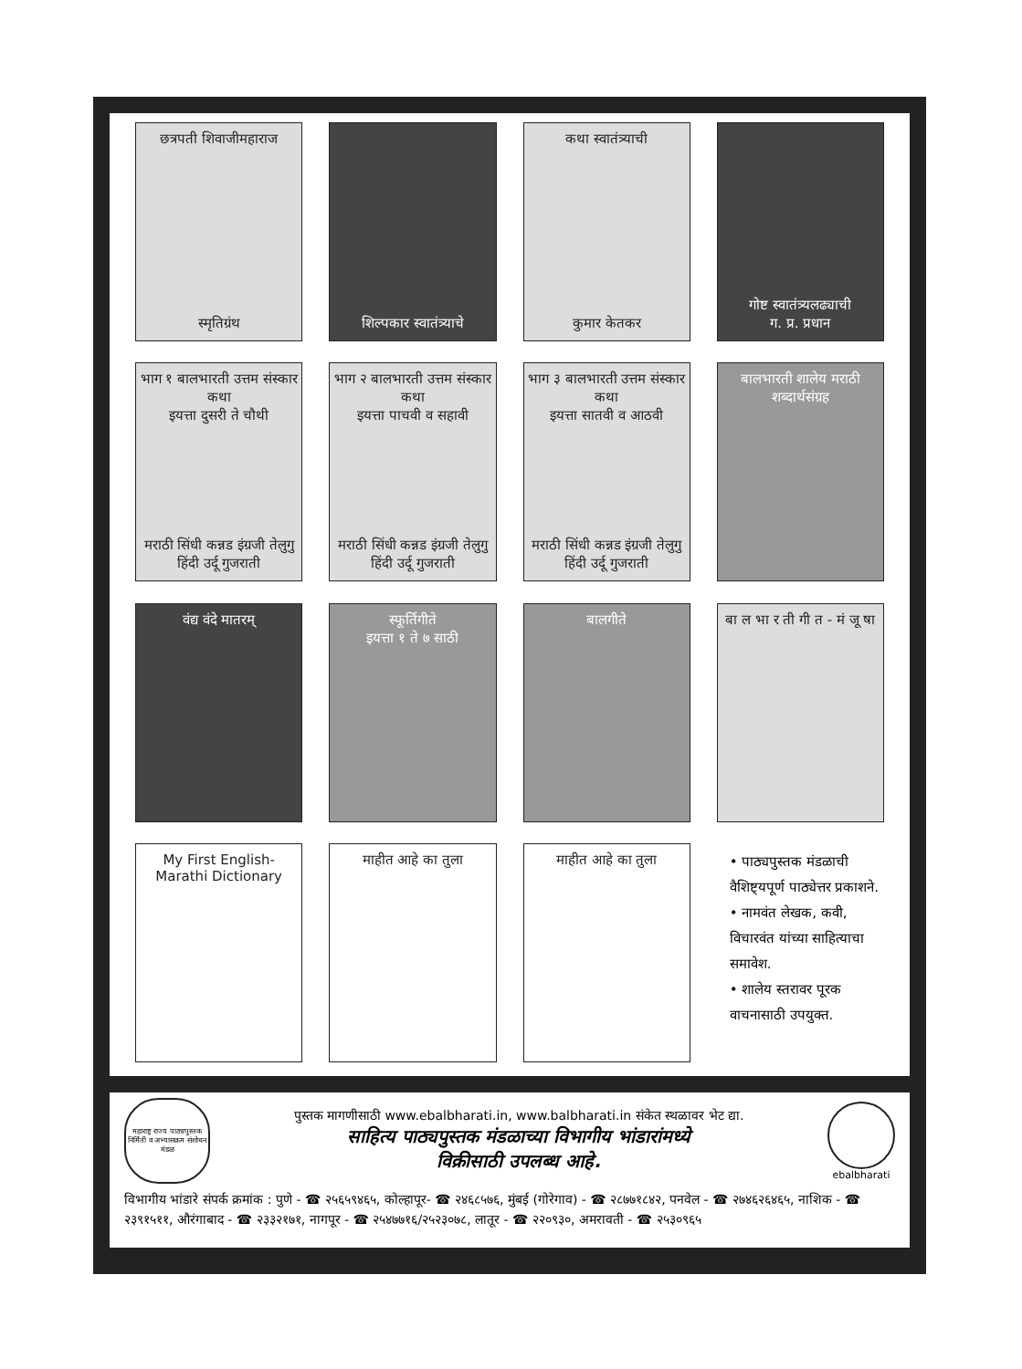छत्रपती शिवाजीमहाराज
स्मृतिग्रंथ
शिल्पकार स्वातंत्र्याचे
कथा स्वातंत्र्याची
कुमार केतकर
गोष्ट स्वातंत्र्यलढ्याची
ग. प्र. प्रधान
भाग १ बालभारती उत्तम संस्कार कथा
इयत्ता दुसरी ते चौथी
मराठी सिंधी कन्नड इंग्रजी तेलुगु हिंदी उर्दू गुजराती
भाग २ बालभारती उत्तम संस्कार कथा
इयत्ता पाचवी व सहावी
मराठी सिंधी कन्नड इंग्रजी तेलुगु हिंदी उर्दू गुजराती
भाग ३ बालभारती उत्तम संस्कार कथा
इयत्ता सातवी व आठवी
मराठी सिंधी कन्नड इंग्रजी तेलुगु हिंदी उर्दू गुजराती
बालभारती शालेय मराठी शब्दार्थसंग्रह
वंद्य वंदे मातरम्
स्फूर्तिगीते
इयत्ता १ ते ७ साठी
बालगीते
बा ल भा र ती गी त - मं जू षा
My First English-Marathi Dictionary
माहीत आहे का तुला
माहीत आहे का तुला
• पाठ्यपुस्तक मंडळाची वैशिष्ट्यपूर्ण पाठ्येत्तर प्रकाशने.
• नामवंत लेखक, कवी, विचारवंत यांच्या साहित्याचा समावेश.
• शालेय स्तरावर पूरक वाचनासाठी उपयुक्त.
महाराष्ट्र राज्य पाठ्यपुस्तक निर्मिती व अभ्यासक्रम संशोधन मंडळ
पुस्तक मागणीसाठी www.ebalbharati.in, www.balbharati.in संकेत स्थळावर भेट द्या.
साहित्य पाठ्यपुस्तक मंडळाच्या विभागीय भांडारांमध्ये
विक्रीसाठी उपलब्ध आहे.
ebalbharati
विभागीय भांडारे संपर्क क्रमांक : पुणे - ☎ २५६५९४६५, कोल्हापूर- ☎ २४६८५७६, मुंबई (गोरेगाव) - ☎ २८७७१८४२, पनवेल - ☎ २७४६२६४६५, नाशिक - ☎ २३९१५११, औरंगाबाद - ☎ २३३२१७१, नागपूर - ☎ २५४७७१६/२५२३०७८, लातूर - ☎ २२०९३०, अमरावती - ☎ २५३०९६५